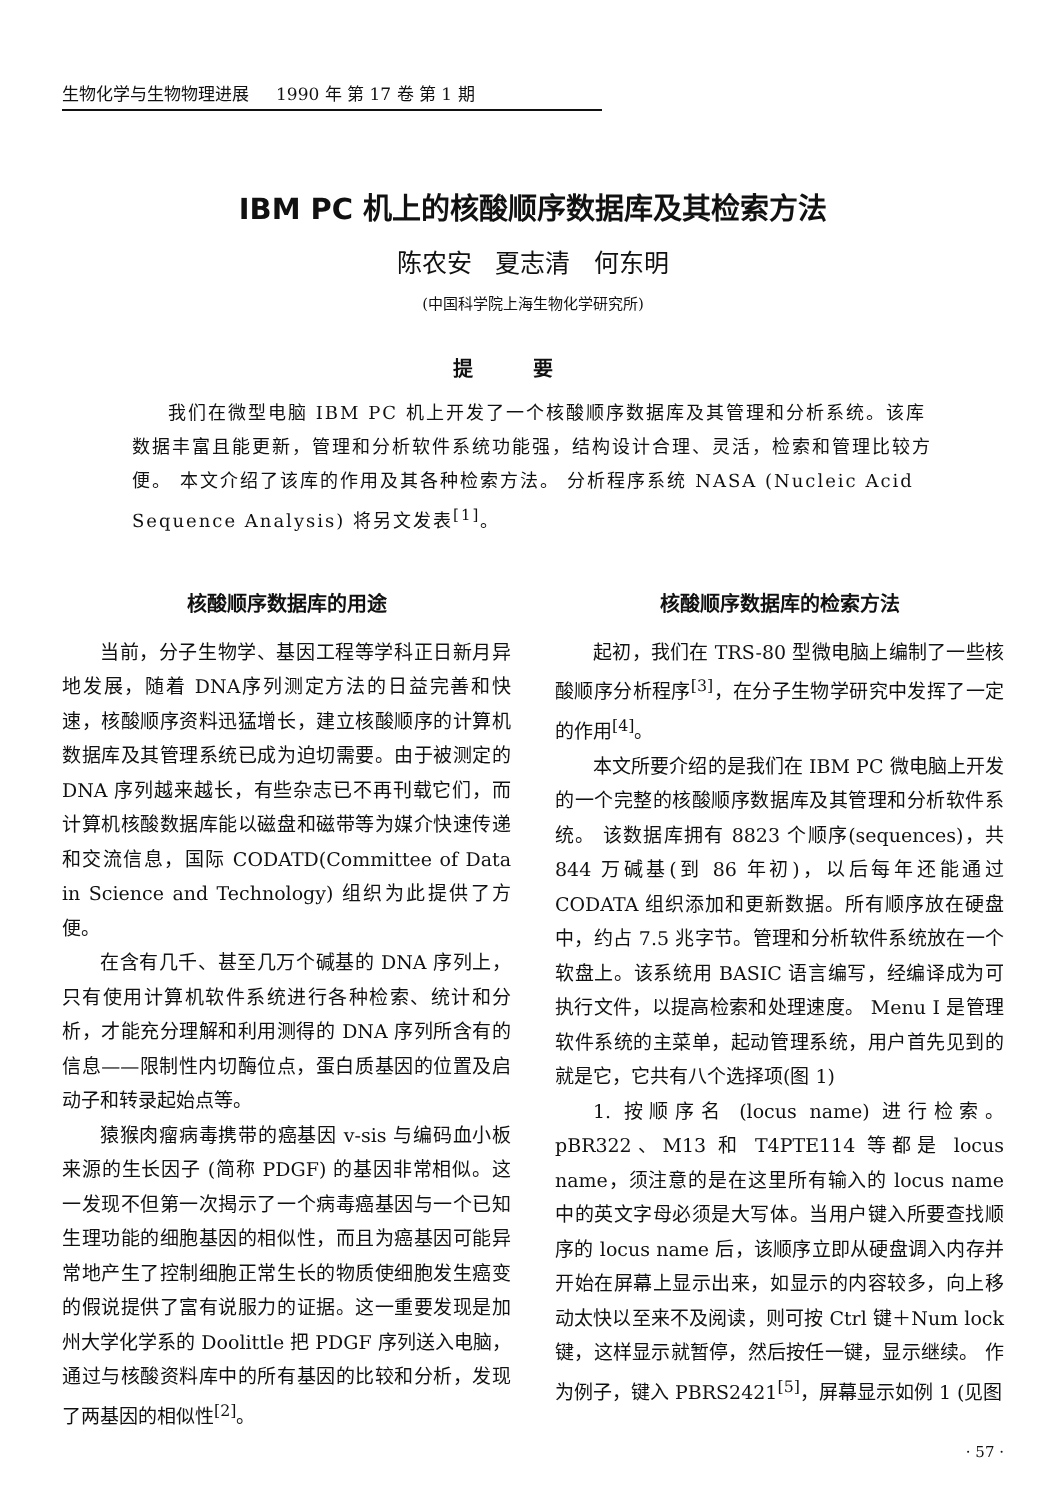生物化学与生物物理进展 1990 年 第 17 卷 第 1 期
IBM PC 机上的核酸顺序数据库及其检索方法
陈农安 夏志清 何东明
(中国科学院上海生物化学研究所)
提要
我们在微型电脑 IBM PC 机上开发了一个核酸顺序数据库及其管理和分析系统。该库数据丰富且能更新，管理和分析软件系统功能强，结构设计合理、灵活，检索和管理比较方便。 本文介绍了该库的作用及其各种检索方法。 分析程序系统 NASA (Nucleic Acid Sequence Analysis) 将另文发表<sup>[1]</sup>。
核酸顺序数据库的用途
当前，分子生物学、基因工程等学科正日新月异地发展，随着 DNA序列测定方法的日益完善和快速，核酸顺序资料迅猛增长，建立核酸顺序的计算机数据库及其管理系统已成为迫切需要。由于被测定的 DNA 序列越来越长，有些杂志已不再刊载它们，而计算机核酸数据库能以磁盘和磁带等为媒介快速传递和交流信息，国际 CODATD(Committee of Data in Science and Technology) 组织为此提供了方便。
在含有几千、甚至几万个碱基的 DNA 序列上，只有使用计算机软件系统进行各种检索、统计和分析，才能充分理解和利用测得的 DNA 序列所含有的信息——限制性内切酶位点，蛋白质基因的位置及启动子和转录起始点等。
猿猴肉瘤病毒携带的癌基因 v-sis 与编码血小板来源的生长因子 (简称 PDGF) 的基因非常相似。这一发现不但第一次揭示了一个病毒癌基因与一个已知生理功能的细胞基因的相似性，而且为癌基因可能异常地产生了控制细胞正常生长的物质使细胞发生癌变的假说提供了富有说服力的证据。这一重要发现是加州大学化学系的 Doolittle 把 PDGF 序列送入电脑，通过与核酸资料库中的所有基因的比较和分析，发现了两基因的相似性<sup>[2]</sup>。
核酸顺序数据库的检索方法
起初，我们在 TRS-80 型微电脑上编制了一些核酸顺序分析程序<sup>[3]</sup>，在分子生物学研究中发挥了一定的作用<sup>[4]</sup>。
本文所要介绍的是我们在 IBM PC 微电脑上开发的一个完整的核酸顺序数据库及其管理和分析软件系统。 该数据库拥有 8823 个顺序(sequences)，共 844 万碱基(到 86 年初)，以后每年还能通过 CODATA 组织添加和更新数据。所有顺序放在硬盘中，约占 7.5 兆字节。管理和分析软件系统放在一个软盘上。该系统用 BASIC 语言编写，经编译成为可执行文件，以提高检索和处理速度。 Menu I 是管理软件系统的主菜单，起动管理系统，用户首先见到的就是它，它共有八个选择项(图 1)
1. 按顺序名 (locus name) 进行检索。pBR322、M13 和 T4PTE114 等都是 locus name，须注意的是在这里所有输入的 locus name 中的英文字母必须是大写体。当用户键入所要查找顺序的 locus name 后，该顺序立即从硬盘调入内存并开始在屏幕上显示出来，如显示的内容较多，向上移动太快以至来不及阅读，则可按 Ctrl 键＋Num lock 键，这样显示就暂停，然后按任一键，显示继续。 作为例子，键入 PBRS2421<sup>[5]</sup>，屏幕显示如例 1 (见图
· 57 ·